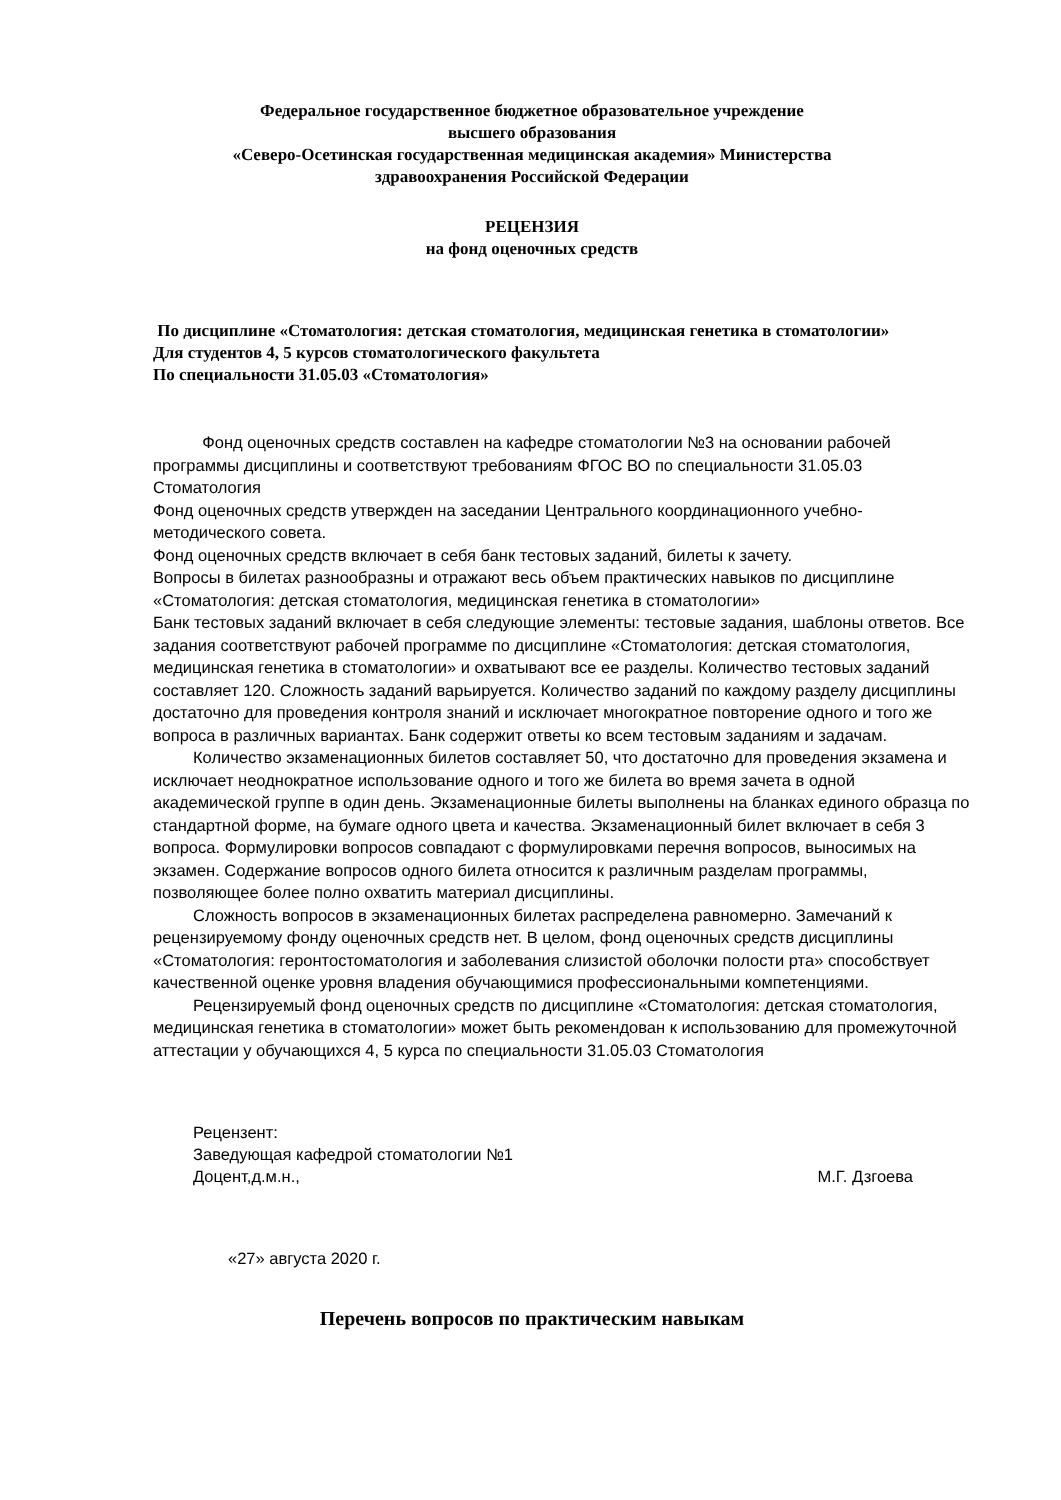Федеральное государственное бюджетное образовательное учреждение
высшего образования
«Северо-Осетинская государственная медицинская академия» Министерства
здравоохранения Российской Федерации
РЕЦЕНЗИЯ
на фонд оценочных средств
По дисциплине «Стоматология: детская стоматология, медицинская генетика в стоматологии»
Для студентов 4, 5 курсов стоматологического факультета
По специальности 31.05.03 «Стоматология»
Фонд оценочных средств составлен на кафедре стоматологии №3 на основании рабочей программы дисциплины и соответствуют требованиям ФГОС ВО по специальности 31.05.03 Стоматология
Фонд оценочных средств утвержден на заседании Центрального координационного учебно-методического совета.
Фонд оценочных средств включает в себя банк тестовых заданий, билеты к зачету.
Вопросы в билетах разнообразны и отражают весь объем практических навыков по дисциплине «Стоматология: детская стоматология, медицинская генетика в стоматологии»
Банк тестовых заданий включает в себя следующие элементы: тестовые задания, шаблоны ответов. Все задания соответствуют рабочей программе по дисциплине «Стоматология: детская стоматология, медицинская генетика в стоматологии» и охватывают все ее разделы. Количество тестовых заданий составляет 120. Сложность заданий варьируется. Количество заданий по каждому разделу дисциплины достаточно для проведения контроля знаний и исключает многократное повторение одного и того же вопроса в различных вариантах. Банк содержит ответы ко всем тестовым заданиям и задачам.
Количество экзаменационных билетов составляет 50, что достаточно для проведения экзамена и исключает неоднократное использование одного и того же билета во время зачета в одной академической группе в один день. Экзаменационные билеты выполнены на бланках единого образца по стандартной форме, на бумаге одного цвета и качества. Экзаменационный билет включает в себя 3 вопроса. Формулировки вопросов совпадают с формулировками перечня вопросов, выносимых на экзамен. Содержание вопросов одного билета относится к различным разделам программы, позволяющее более полно охватить материал дисциплины.
Сложность вопросов в экзаменационных билетах распределена равномерно. Замечаний к рецензируемому фонду оценочных средств нет. В целом, фонд оценочных средств дисциплины «Стоматология: геронтостоматология и заболевания слизистой оболочки полости рта» способствует качественной оценке уровня владения обучающимися профессиональными компетенциями.
Рецензируемый фонд оценочных средств по дисциплине «Стоматология: детская стоматология, медицинская генетика в стоматологии» может быть рекомендован к использованию для промежуточной аттестации у обучающихся 4, 5 курса по специальности 31.05.03 Стоматология
Рецензент:
Заведующая кафедрой стоматологии №1
Доцент,д.м.н.,
М.Г. Дзгоева
«27» августа 2020 г.
Перечень вопросов по практическим навыкам